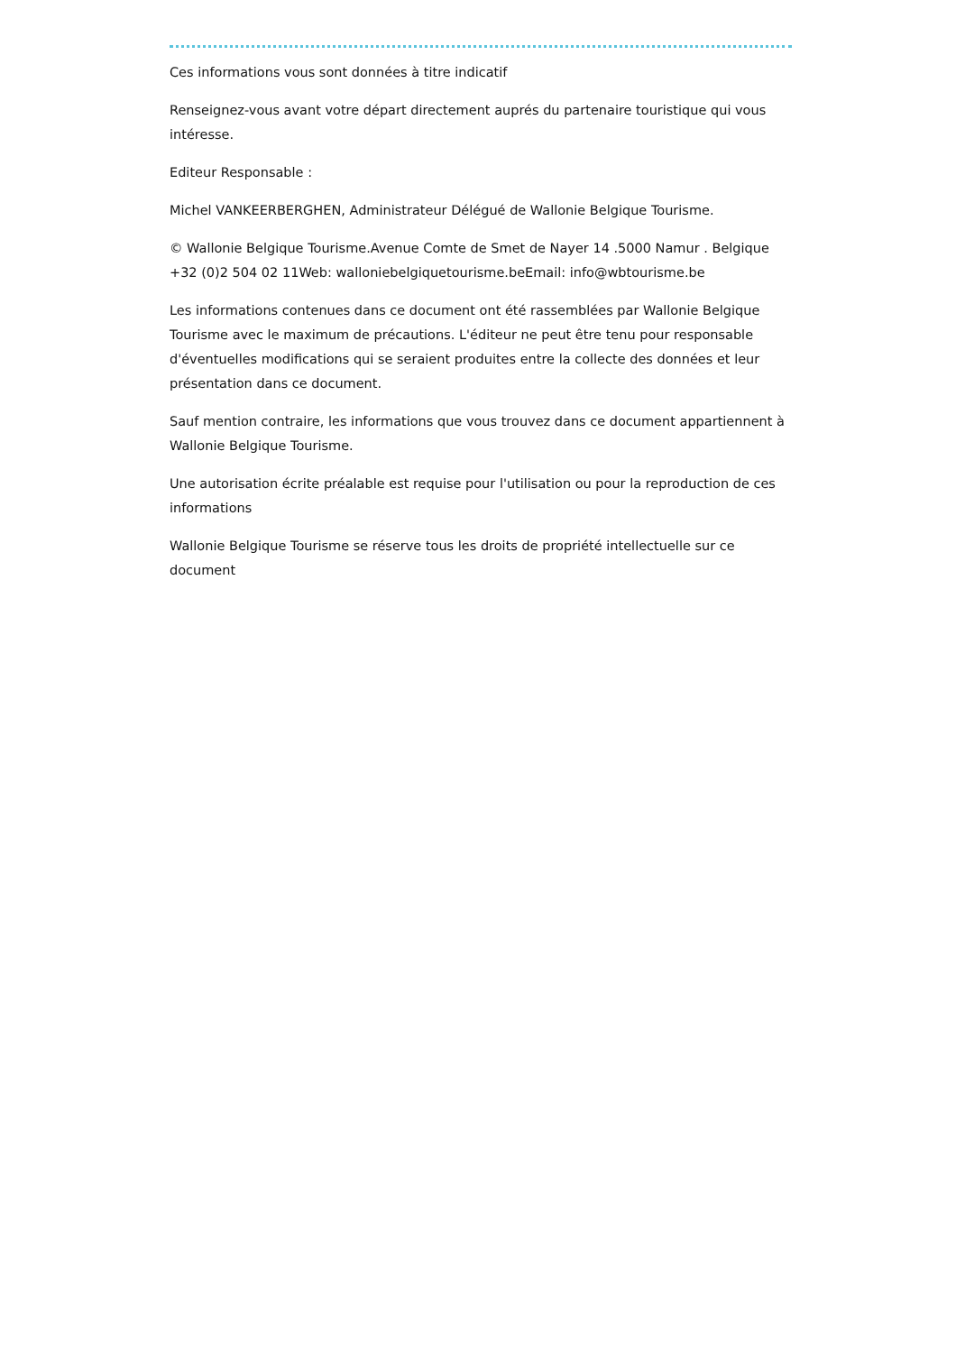Ces informations vous sont données à titre indicatif
Renseignez-vous avant votre départ directement auprés du partenaire touristique qui vous intéresse.
Editeur Responsable :
Michel VANKEERBERGHEN, Administrateur Délégué de Wallonie Belgique Tourisme.
© Wallonie Belgique Tourisme.Avenue Comte de Smet de Nayer 14 .5000 Namur . Belgique +32 (0)2 504 02 11Web: walloniebelgiquetourisme.beEmail: info@wbtourisme.be
Les informations contenues dans ce document ont été rassemblées par Wallonie Belgique Tourisme avec le maximum de précautions. L'éditeur ne peut être tenu pour responsable d'éventuelles modifications qui se seraient produites entre la collecte des données et leur présentation dans ce document.
Sauf mention contraire, les informations que vous trouvez dans ce document appartiennent à Wallonie Belgique Tourisme.
Une autorisation écrite préalable est requise pour l'utilisation ou pour la reproduction de ces informations
Wallonie Belgique Tourisme se réserve tous les droits de propriété intellectuelle sur ce document